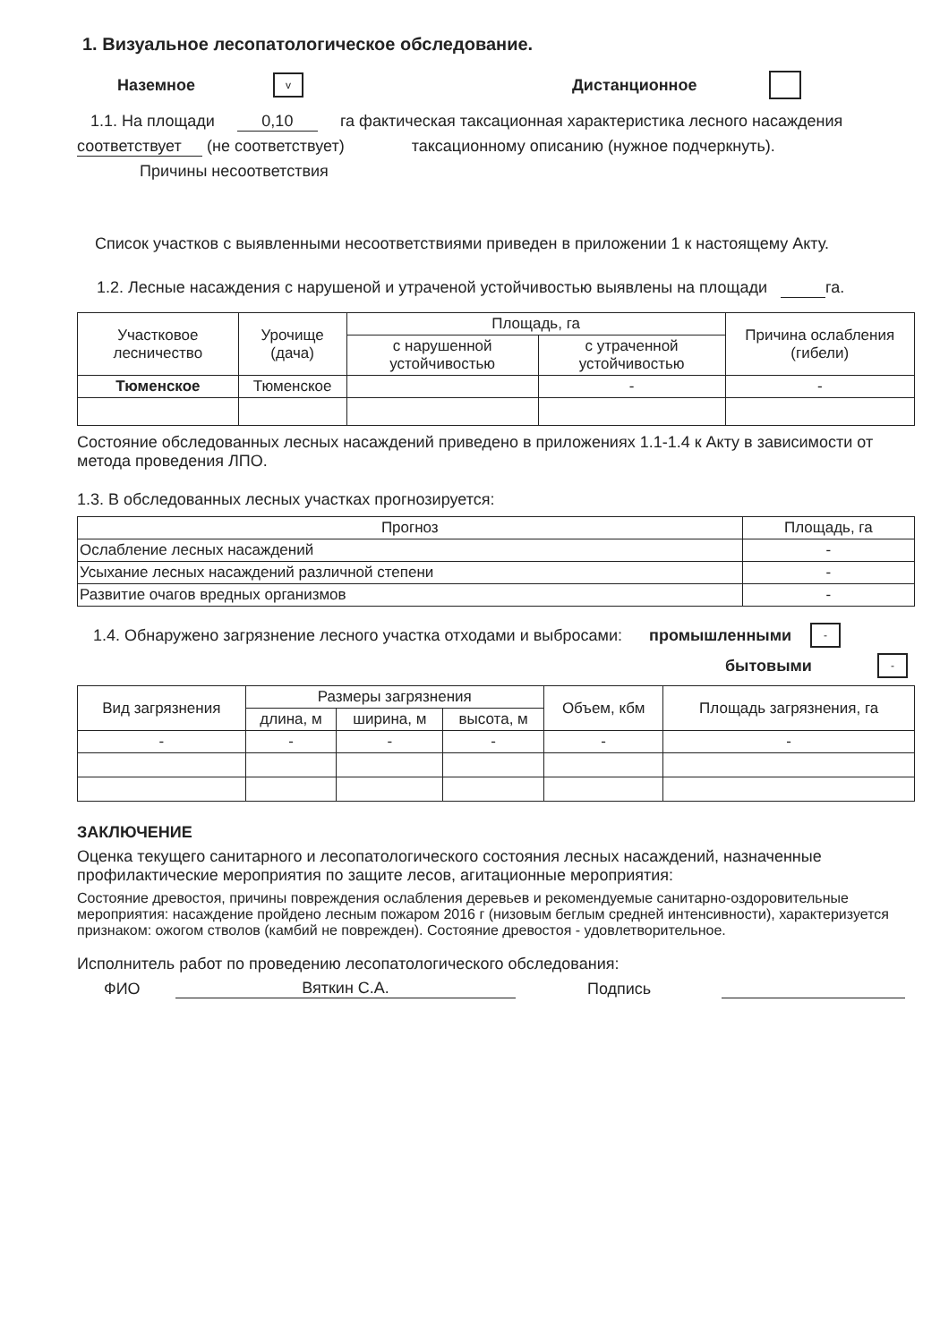1. Визуальное лесопатологическое обследование.
Наземное v Дистанционное
1.1. На площади 0,10 га фактическая таксационная характеристика лесного насаждения
соответствует (не соответствует) таксационному описанию (нужное подчеркнуть).
Причины несоответствия
Список участков с выявленными несоответствиями приведен в приложении 1 к настоящему Акту.
1.2. Лесные насаждения с нарушеной и утраченой устойчивостью выявлены на площади га.
| Участковое лесничество | Урочище (дача) | Площадь, га | | Причина ослабления (гибели) |
| --- | --- | --- | --- | --- |
| | | с нарушенной устойчивостью | с утраченной устойчивостью | |
| Тюменское | Тюменское | | - | - |
Состояние обследованных лесных насаждений приведено в приложениях 1.1-1.4 к Акту в зависимости от метода проведения ЛПО.
1.3. В обследованных лесных участках прогнозируется:
| Прогноз | Площадь, га |
| --- | --- |
| Ослабление лесных насаждений | - |
| Усыхание лесных насаждений различной степени | - |
| Развитие очагов вредных организмов | - |
1.4. Обнаружено загрязнение лесного участка отходами и выбросами: промышленными -
бытовыми -
| Вид загрязнения | Размеры загрязнения | | | Объем, кбм | Площадь загрязнения, га |
| --- | --- | --- | --- | --- | --- |
| | длина, м | ширина, м | высота, м | | |
| - | - | - | - | - | - |
ЗАКЛЮЧЕНИЕ
Оценка текущего санитарного и лесопатологического состояния лесных насаждений, назначенные профилактические мероприятия по защите лесов, агитационные мероприятия:
Состояние древостоя, причины повреждения ослабления деревьев и рекомендуемые санитарно-оздоровительные мероприятия: насаждение пройдено лесным пожаром 2016 г (низовым беглым средней интенсивности), характеризуется признаком: ожогом стволов (камбий не поврежден). Состояние древостоя - удовлетворительное.
Исполнитель работ по проведению лесопатологического обследования:
ФИО Вяткин С.А. Подпись